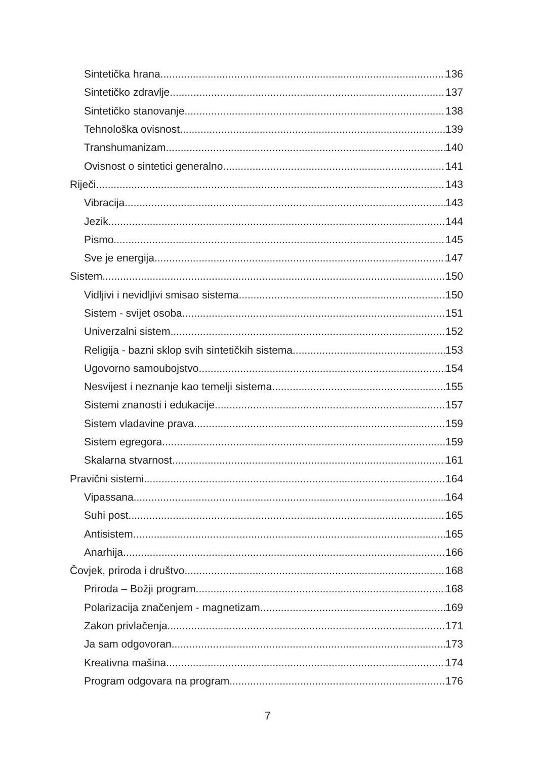Sintetička hrana 136
Sintetičko zdravlje 137
Sintetičko stanovanje 138
Tehnološka ovisnost 139
Transhumanizam 140
Ovisnost o sintetici generalno 141
Riječi 143
Vibracija 143
Jezik 144
Pismo 145
Sve je energija 147
Sistem 150
Vidljivi i nevidljivi smisao sistema 150
Sistem - svijet osoba 151
Univerzalni sistem 152
Religija - bazni sklop svih sintetičkih sistema 153
Ugovorno samoubojstvo 154
Nesvijest i neznanje kao temelji sistema 155
Sistemi znanosti i edukacije 157
Sistem vladavine prava 159
Sistem egregora 159
Skalarna stvarnost 161
Pravični sistemi 164
Vipassana 164
Suhi post 165
Antisistem 165
Anarhija 166
Čovjek, priroda i društvo 168
Priroda – Božji program 168
Polarizacija značenjem - magnetizam 169
Zakon privlačenja 171
Ja sam odgovoran 173
Kreativna mašina 174
Program odgovara na program 176
7